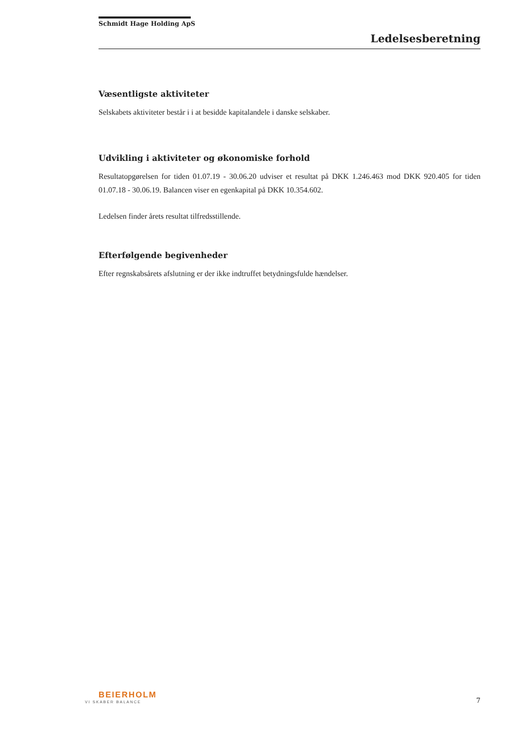Schmidt Hage Holding ApS
Ledelsesberetning
Væsentligste aktiviteter
Selskabets aktiviteter består i i at besidde kapitalandele i danske selskaber.
Udvikling i aktiviteter og økonomiske forhold
Resultatopgørelsen for tiden 01.07.19 - 30.06.20 udviser et resultat på DKK 1.246.463 mod DKK 920.405 for tiden 01.07.18 - 30.06.19. Balancen viser en egenkapital på DKK 10.354.602.
Ledelsen finder årets resultat tilfredsstillende.
Efterfølgende begivenheder
Efter regnskabsårets afslutning er der ikke indtruffet betydningsfulde hændelser.
BEIERHOLM
VI SKABER BALANCE
7